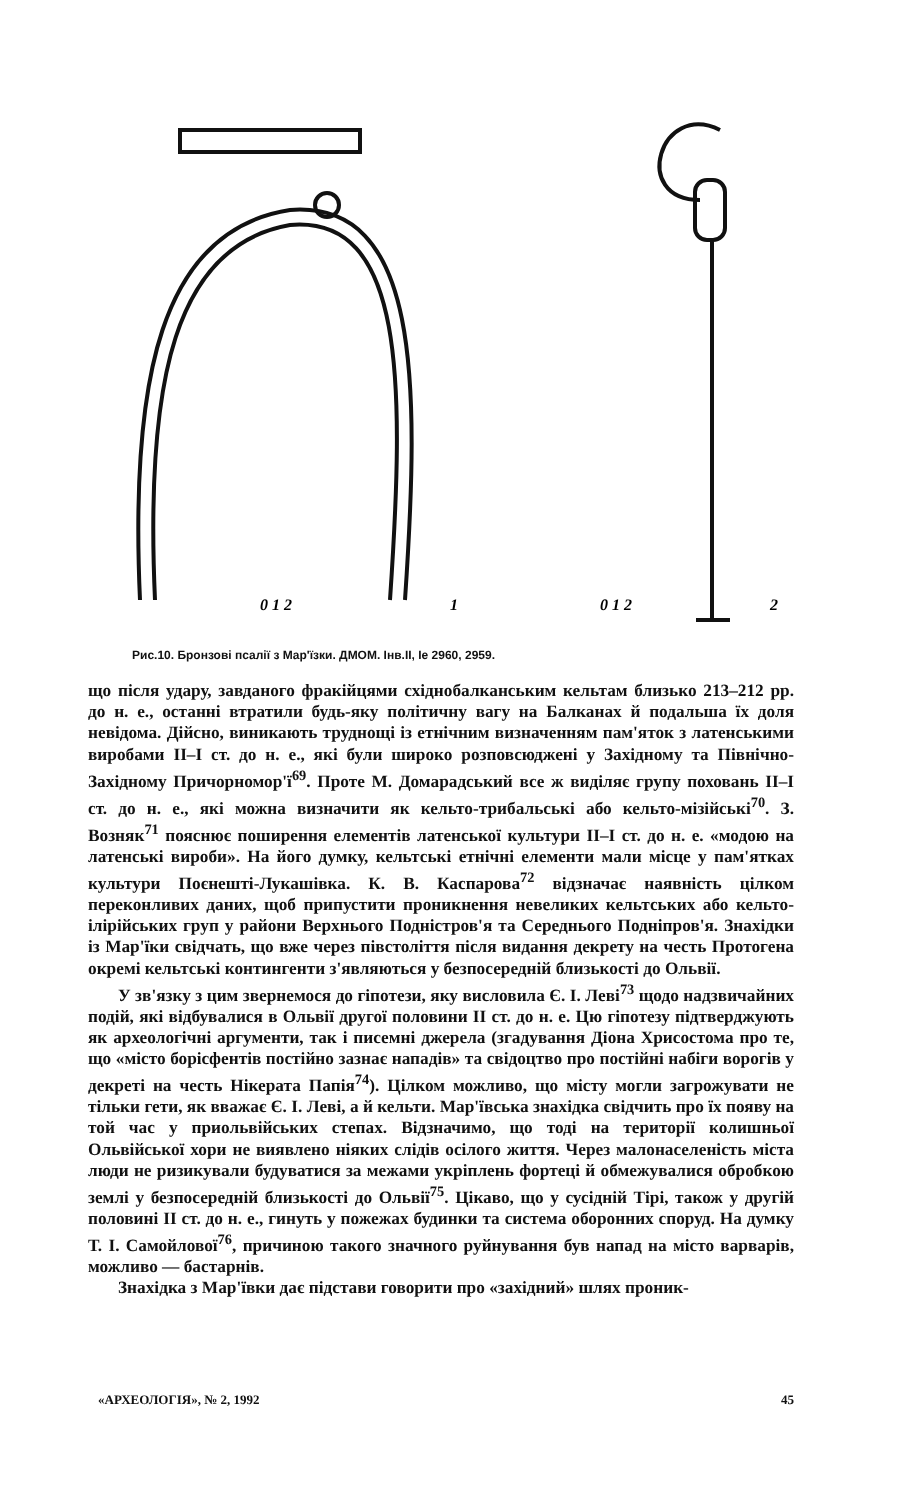0 1 2
1
0 1 2
2
Рис.10. Бронзові псалії з Мар'їзки. ДМОМ. Інв.ІІ, Іе 2960, 2959.
що після удару, завданого фракійцями східнобалканським кельтам близько 213–212 рр. до н. е., останні втратили будь-яку політичну вагу на Балканах й подальша їх доля невідома. Дійсно, виникають труднощі із етнічним визначенням пам'яток з латенськими виробами II–I ст. до н. е., які були широко розповсюджені у Західному та Північно-Західному Причорномор'ї<sup>69</sup>. Проте М. Домарадський все ж виділяє групу поховань II–I ст. до н. е., які можна визначити як кельто-трибальські або кельто-мізійські<sup>70</sup>. З. Возняк<sup>71</sup> пояснює поширення елементів латенської культури II–I ст. до н. е. «модою на латенські вироби». На його думку, кельтські етнічні елементи мали місце у пам'ятках культури Поєнешті-Лукашівка. К. В. Каспарова<sup>72</sup> відзначає наявність цілком переконливих даних, щоб припустити проникнення невеликих кельтських або кельто-ілірійських груп у райони Верхнього Подністров'я та Середнього Подніпров'я. Знахідки із Мар'їки свідчать, що вже через півстоліття після видання декрету на честь Протогена окремі кельтські контингенти з'являються у безпосередній близькості до Ольвії.
У зв'язку з цим звернемося до гіпотези, яку висловила Є. І. Леві<sup>73</sup> щодо надзвичайних подій, які відбувалися в Ольвії другої половини II ст. до н. е. Цю гіпотезу підтверджують як археологічні аргументи, так і писемні джерела (згадування Діона Хрисостома про те, що «місто борісфентів постійно зазнає нападів» та свідоцтво про постійні набіги ворогів у декреті на честь Нікерата Папія<sup>74</sup>). Цілком можливо, що місту могли загрожувати не тільки гети, як вважає Є. І. Леві, а й кельти. Мар'ївська знахідка свідчить про їх появу на той час у приольвійських степах. Відзначимо, що тоді на території колишньої Ольвійської хори не виявлено ніяких слідів осілого життя. Через малонаселеність міста люди не ризикували будуватися за межами укріплень фортеці й обмежувалися обробкою землі у безпосередній близькості до Ольвії<sup>75</sup>. Цікаво, що у сусідній Тірі, також у другій половині II ст. до н. е., гинуть у пожежах будинки та система оборонних споруд. На думку Т. І. Самойлової<sup>76</sup>, причиною такого значного руйнування був напад на місто варварів, можливо — бастарнів.
Знахідка з Мар'ївки дає підстави говорити про «західний» шлях проник-
«АРХЕОЛОГІЯ», № 2, 1992 45